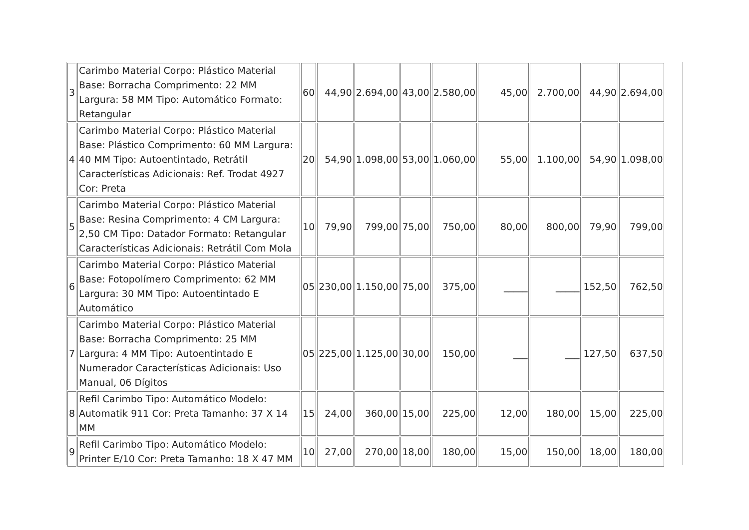| 3 | Carimbo Material Corpo: Plástico Material Base: Borracha Comprimento: 22 MM Largura: 58 MM Tipo: Automático Formato: Retangular | 60 | 44,90 | 2.694,00 | 43,00 | 2.580,00 | 45,00 | 2.700,00 | 44,90 | 2.694,00 |
| 4 | Carimbo Material Corpo: Plástico Material Base: Plástico Comprimento: 60 MM Largura: 40 MM Tipo: Autoentintado, Retrátil Características Adicionais: Ref. Trodat 4927 Cor: Preta | 20 | 54,90 | 1.098,00 | 53,00 | 1.060,00 | 55,00 | 1.100,00 | 54,90 | 1.098,00 |
| 5 | Carimbo Material Corpo: Plástico Material Base: Resina Comprimento: 4 CM Largura: 2,50 CM Tipo: Datador Formato: Retangular Características Adicionais: Retrátil Com Mola | 10 | 79,90 | 799,00 | 75,00 | 750,00 | 80,00 | 800,00 | 79,90 | 799,00 |
| 6 | Carimbo Material Corpo: Plástico Material Base: Fotopolímero Comprimento: 62 MM Largura: 30 MM Tipo: Autoentintado E Automático | 05 | 230,00 | 1.150,00 | 75,00 | 375,00 | _____ | _____ | 152,50 | 762,50 |
| 7 | Carimbo Material Corpo: Plástico Material Base: Borracha Comprimento: 25 MM Largura: 4 MM Tipo: Autoentintado E Numerador Características Adicionais: Uso Manual, 06 Dígitos | 05 | 225,00 | 1.125,00 | 30,00 | 150,00 | ___ | ___ | 127,50 | 637,50 |
| 8 | Refil Carimbo Tipo: Automático Modelo: Automatik 911 Cor: Preta Tamanho: 37 X 14 MM | 15 | 24,00 | 360,00 | 15,00 | 225,00 | 12,00 | 180,00 | 15,00 | 225,00 |
| 9 | Refil Carimbo Tipo: Automático Modelo: Printer E/10 Cor: Preta Tamanho: 18 X 47 MM | 10 | 27,00 | 270,00 | 18,00 | 180,00 | 15,00 | 150,00 | 18,00 | 180,00 |